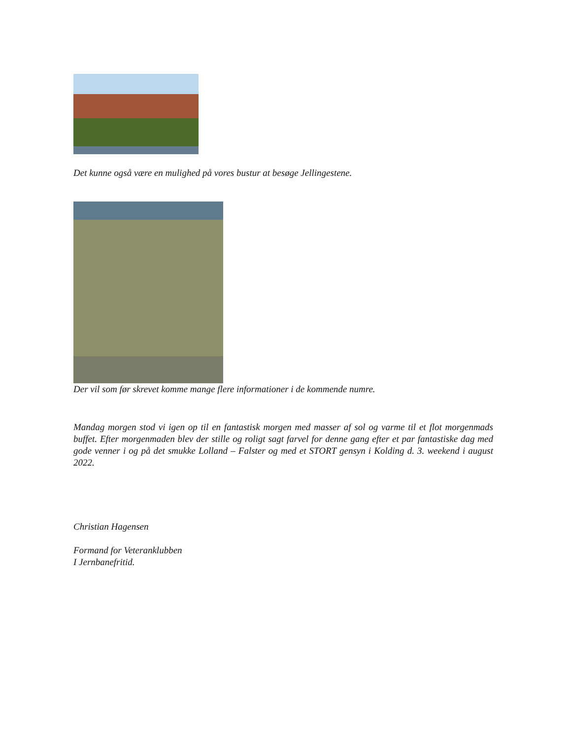Det kunne også være en mulighed på vores bustur at besøge Jellingestene.
Der vil som før skrevet komme mange flere informationer i de kommende numre.
Mandag morgen stod vi igen op til en fantastisk morgen med masser af sol og varme til et flot morgenmads buffet. Efter morgenmaden blev der stille og roligt sagt farvel for denne gang efter et par fantastiske dag med gode venner i og på det smukke Lolland – Falster og med et STORT gensyn i Kolding d. 3. weekend i august 2022.
Christian Hagensen
Formand for Veteranklubben
I Jernbanefritid.